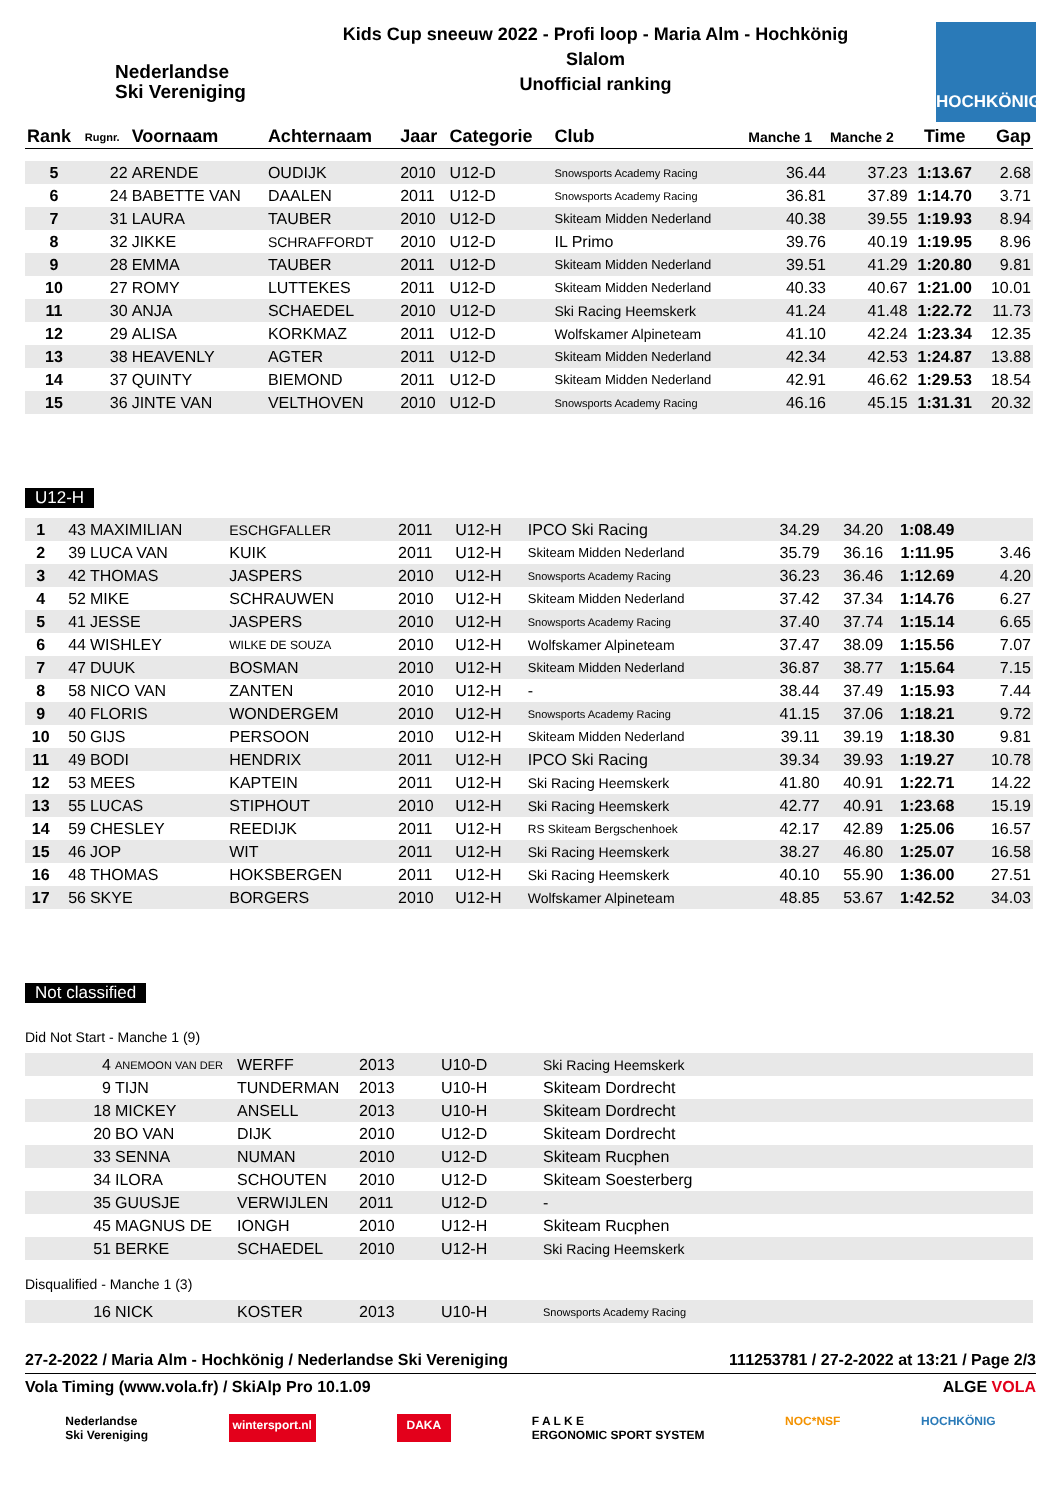Nederlandse
Ski Vereniging
Kids Cup sneeuw 2022 - Profi loop - Maria Alm - Hochkönig
Slalom
Unofficial ranking
HOCHKÖNIG
| Rank | Rugnr. | Voornaam | Achternaam | Jaar | Categorie | Club | Manche 1 | Manche 2 | Time | Gap |
| --- | --- | --- | --- | --- | --- | --- | --- | --- | --- | --- |
| 5 | 22 | ARENDE | OUDIJK | 2010 | U12-D | Snowsports Academy Racing | 36.44 | 37.23 | 1:13.67 | 2.68 |
| 6 | 24 | BABETTE VAN | DAALEN | 2011 | U12-D | Snowsports Academy Racing | 36.81 | 37.89 | 1:14.70 | 3.71 |
| 7 | 31 | LAURA | TAUBER | 2010 | U12-D | Skiteam Midden Nederland | 40.38 | 39.55 | 1:19.93 | 8.94 |
| 8 | 32 | JIKKE | SCHRAFFORDT | 2010 | U12-D | IL Primo | 39.76 | 40.19 | 1:19.95 | 8.96 |
| 9 | 28 | EMMA | TAUBER | 2011 | U12-D | Skiteam Midden Nederland | 39.51 | 41.29 | 1:20.80 | 9.81 |
| 10 | 27 | ROMY | LUTTEKES | 2011 | U12-D | Skiteam Midden Nederland | 40.33 | 40.67 | 1:21.00 | 10.01 |
| 11 | 30 | ANJA | SCHAEDEL | 2010 | U12-D | Ski Racing Heemskerk | 41.24 | 41.48 | 1:22.72 | 11.73 |
| 12 | 29 | ALISA | KORKMAZ | 2011 | U12-D | Wolfskamer Alpineteam | 41.10 | 42.24 | 1:23.34 | 12.35 |
| 13 | 38 | HEAVENLY | AGTER | 2011 | U12-D | Skiteam Midden Nederland | 42.34 | 42.53 | 1:24.87 | 13.88 |
| 14 | 37 | QUINTY | BIEMOND | 2011 | U12-D | Skiteam Midden Nederland | 42.91 | 46.62 | 1:29.53 | 18.54 |
| 15 | 36 | JINTE VAN | VELTHOVEN | 2010 | U12-D | Snowsports Academy Racing | 46.16 | 45.15 | 1:31.31 | 20.32 |
U12-H
| 1 | 43 | MAXIMILIAN | ESCHGFALLER | 2011 | U12-H | IPCO Ski Racing | 34.29 | 34.20 | 1:08.49 | |
| 2 | 39 | LUCA VAN | KUIK | 2011 | U12-H | Skiteam Midden Nederland | 35.79 | 36.16 | 1:11.95 | 3.46 |
| 3 | 42 | THOMAS | JASPERS | 2010 | U12-H | Snowsports Academy Racing | 36.23 | 36.46 | 1:12.69 | 4.20 |
| 4 | 52 | MIKE | SCHRAUWEN | 2010 | U12-H | Skiteam Midden Nederland | 37.42 | 37.34 | 1:14.76 | 6.27 |
| 5 | 41 | JESSE | JASPERS | 2010 | U12-H | Snowsports Academy Racing | 37.40 | 37.74 | 1:15.14 | 6.65 |
| 6 | 44 | WISHLEY | WILKE DE SOUZA | 2010 | U12-H | Wolfskamer Alpineteam | 37.47 | 38.09 | 1:15.56 | 7.07 |
| 7 | 47 | DUUK | BOSMAN | 2010 | U12-H | Skiteam Midden Nederland | 36.87 | 38.77 | 1:15.64 | 7.15 |
| 8 | 58 | NICO VAN | ZANTEN | 2010 | U12-H | - | 38.44 | 37.49 | 1:15.93 | 7.44 |
| 9 | 40 | FLORIS | WONDERGEM | 2010 | U12-H | Snowsports Academy Racing | 41.15 | 37.06 | 1:18.21 | 9.72 |
| 10 | 50 | GIJS | PERSOON | 2010 | U12-H | Skiteam Midden Nederland | 39.11 | 39.19 | 1:18.30 | 9.81 |
| 11 | 49 | BODI | HENDRIX | 2011 | U12-H | IPCO Ski Racing | 39.34 | 39.93 | 1:19.27 | 10.78 |
| 12 | 53 | MEES | KAPTEIN | 2011 | U12-H | Ski Racing Heemskerk | 41.80 | 40.91 | 1:22.71 | 14.22 |
| 13 | 55 | LUCAS | STIPHOUT | 2010 | U12-H | Ski Racing Heemskerk | 42.77 | 40.91 | 1:23.68 | 15.19 |
| 14 | 59 | CHESLEY | REEDIJK | 2011 | U12-H | RS Skiteam Bergschenhoek | 42.17 | 42.89 | 1:25.06 | 16.57 |
| 15 | 46 | JOP | WIT | 2011 | U12-H | Ski Racing Heemskerk | 38.27 | 46.80 | 1:25.07 | 16.58 |
| 16 | 48 | THOMAS | HOKSBERGEN | 2011 | U12-H | Ski Racing Heemskerk | 40.10 | 55.90 | 1:36.00 | 27.51 |
| 17 | 56 | SKYE | BORGERS | 2010 | U12-H | Wolfskamer Alpineteam | 48.85 | 53.67 | 1:42.52 | 34.03 |
Not classified
Did Not Start - Manche 1 (9)
| | 4 | ANEMOON VAN DER | WERFF | 2013 | U10-D | Ski Racing Heemskerk |
| | 9 | TIJN | TUNDERMAN | 2013 | U10-H | Skiteam Dordrecht |
| | 18 | MICKEY | ANSELL | 2013 | U10-H | Skiteam Dordrecht |
| | 20 | BO VAN | DIJK | 2010 | U12-D | Skiteam Dordrecht |
| | 33 | SENNA | NUMAN | 2010 | U12-D | Skiteam Rucphen |
| | 34 | ILORA | SCHOUTEN | 2010 | U12-D | Skiteam Soesterberg |
| | 35 | GUUSJE | VERWIJLEN | 2011 | U12-D | - |
| | 45 | MAGNUS DE | IONGH | 2010 | U12-H | Skiteam Rucphen |
| | 51 | BERKE | SCHAEDEL | 2010 | U12-H | Ski Racing Heemskerk |
Disqualified - Manche 1 (3)
| | 16 | NICK | KOSTER | 2013 | U10-H | Snowsports Academy Racing |
27-2-2022 / Maria Alm - Hochkönig / Nederlandse Ski Vereniging 111253781 / 27-2-2022 at 13:21 / Page 2/3
Vola Timing (www.vola.fr) / SkiAlp Pro 10.1.09 ALGE VOLA
Nederlandse
Ski Vereniging wintersport.nl DAKA F A L K E
ERGONOMIC SPORT SYSTEM NOC*NSF HOCHKÖNIG